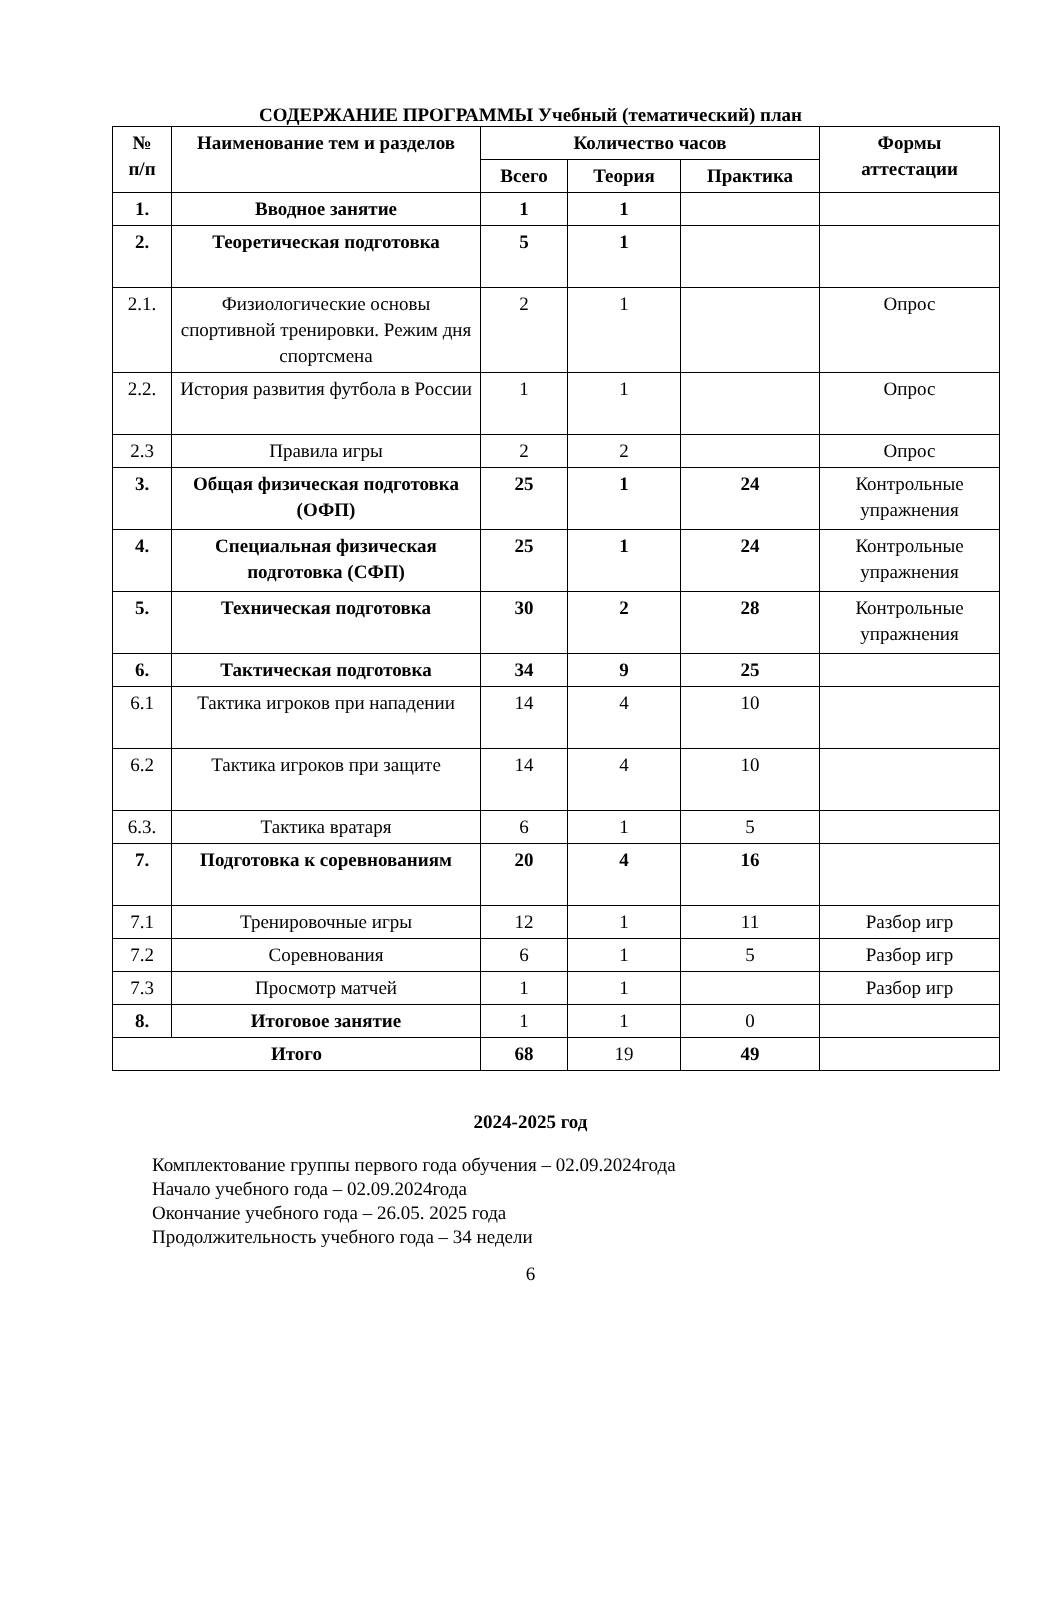СОДЕРЖАНИЕ ПРОГРАММЫ Учебный (тематический) план
| № п/п | Наименование тем и разделов | Количество часов | | | Формы аттестации |
| --- | --- | --- | --- | --- | --- |
| | | Всего | Теория | Практика | |
| 1. | Вводное занятие | 1 | 1 | | |
| 2. | Теоретическая подготовка | 5 | 1 | | |
| 2.1. | Физиологические основы спортивной тренировки. Режим дня спортсмена | 2 | 1 | | Опрос |
| 2.2. | История развития футбола в России | 1 | 1 | | Опрос |
| 2.3 | Правила игры | 2 | 2 | | Опрос |
| 3. | Общая физическая подготовка (ОФП) | 25 | 1 | 24 | Контрольные упражнения |
| 4. | Специальная физическая подготовка (СФП) | 25 | 1 | 24 | Контрольные упражнения |
| 5. | Техническая подготовка | 30 | 2 | 28 | Контрольные упражнения |
| 6. | Тактическая подготовка | 34 | 9 | 25 | |
| 6.1 | Тактика игроков при нападении | 14 | 4 | 10 | |
| 6.2 | Тактика игроков при защите | 14 | 4 | 10 | |
| 6.3. | Тактика вратаря | 6 | 1 | 5 | |
| 7. | Подготовка к соревнованиям | 20 | 4 | 16 | |
| 7.1 | Тренировочные игры | 12 | 1 | 11 | Разбор игр |
| 7.2 | Соревнования | 6 | 1 | 5 | Разбор игр |
| 7.3 | Просмотр матчей | 1 | 1 | | Разбор игр |
| 8. | Итоговое занятие | 1 | 1 | 0 | |
| Итого | | 68 | 19 | 49 | |
2024-2025 год
Комплектование группы первого года обучения – 02.09.2024года
Начало учебного года – 02.09.2024года
Окончание учебного года – 26.05. 2025 года
Продолжительность учебного года – 34 недели
6